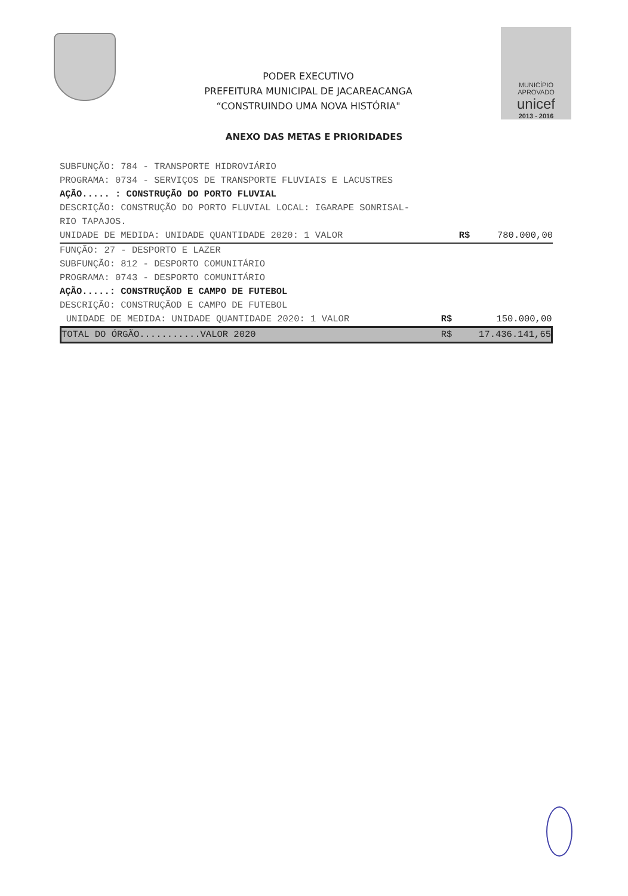PODER EXECUTIVO
PREFEITURA MUNICIPAL DE JACAREACANGA
“CONSTRUINDO UMA NOVA HISTÓRIA"
MUNICÍPIO APROVADO
unicef
2013 - 2016
ANEXO DAS METAS E PRIORIDADES
SUBFUNÇÃO: 784 - TRANSPORTE HIDROVIÁRIO
PROGRAMA: 0734 - SERVIÇOS DE TRANSPORTE FLUVIAIS E LACUSTRES
AÇÃO..... : CONSTRUÇÃO DO PORTO FLUVIAL
DESCRIÇÃO: CONSTRUÇÃO DO PORTO FLUVIAL LOCAL: IGARAPE SONRISAL-RIO TAPAJOS.
| UNIDADE DE MEDIDA: UNIDADE QUANTIDADE 2020: 1 VALOR | R$ | 780.000,00 |
FUNÇÃO: 27 - DESPORTO E LAZER
SUBFUNÇÃO: 812 - DESPORTO COMUNITÁRIO
PROGRAMA: 0743 - DESPORTO COMUNITÁRIO
AÇÃO.....: CONSTRUÇÃOD E CAMPO DE FUTEBOL
DESCRIÇÃO: CONSTRUÇÃOD E CAMPO DE FUTEBOL
| UNIDADE DE MEDIDA: UNIDADE QUANTIDADE 2020: 1 VALOR | R$ | 150.000,00 |
| TOTAL DO ÓRGÃO...........VALOR 2020 | R$ | 17.436.141,65 |